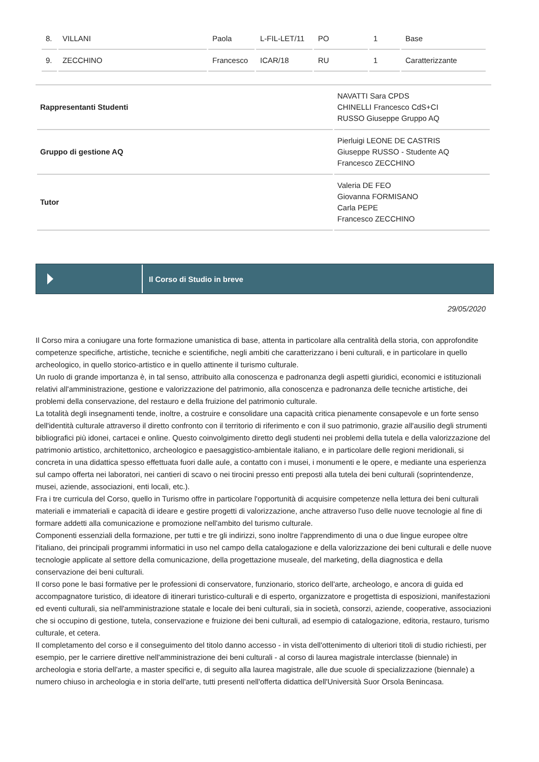| 8. | VILLANI | Paola | L-FIL-LET/11 | PO | 1 | Base |
| 9. | ZECCHINO | Francesco | ICAR/18 | RU | 1 | Caratterizzante |
| Rappresentanti Studenti | NAVATTI Sara CPDS CHINELLI Francesco CdS+CI RUSSO Giuseppe Gruppo AQ |
| Gruppo di gestione AQ | Pierluigi LEONE DE CASTRIS Giuseppe RUSSO - Studente AQ Francesco ZECCHINO |
| Tutor | Valeria DE FEO Giovanna FORMISANO Carla PEPE Francesco ZECCHINO |
Il Corso di Studio in breve
29/05/2020
Il Corso mira a coniugare una forte formazione umanistica di base, attenta in particolare alla centralità della storia, con approfondite competenze specifiche, artistiche, tecniche e scientifiche, negli ambiti che caratterizzano i beni culturali, e in particolare in quello archeologico, in quello storico-artistico e in quello attinente il turismo culturale.
Un ruolo di grande importanza è, in tal senso, attribuito alla conoscenza e padronanza degli aspetti giuridici, economici e istituzionali relativi all'amministrazione, gestione e valorizzazione del patrimonio, alla conoscenza e padronanza delle tecniche artistiche, dei problemi della conservazione, del restauro e della fruizione del patrimonio culturale.
La totalità degli insegnamenti tende, inoltre, a costruire e consolidare una capacità critica pienamente consapevole e un forte senso dell'identità culturale attraverso il diretto confronto con il territorio di riferimento e con il suo patrimonio, grazie all'ausilio degli strumenti bibliografici più idonei, cartacei e online. Questo coinvolgimento diretto degli studenti nei problemi della tutela e della valorizzazione del patrimonio artistico, architettonico, archeologico e paesaggistico-ambientale italiano, e in particolare delle regioni meridionali, si concreta in una didattica spesso effettuata fuori dalle aule, a contatto con i musei, i monumenti e le opere, e mediante una esperienza sul campo offerta nei laboratori, nei cantieri di scavo o nei tirocini presso enti preposti alla tutela dei beni culturali (soprintendenze, musei, aziende, associazioni, enti locali, etc.).
Fra i tre curricula del Corso, quello in Turismo offre in particolare l'opportunità di acquisire competenze nella lettura dei beni culturali materiali e immateriali e capacità di ideare e gestire progetti di valorizzazione, anche attraverso l'uso delle nuove tecnologie al fine di formare addetti alla comunicazione e promozione nell'ambito del turismo culturale.
Componenti essenziali della formazione, per tutti e tre gli indirizzi, sono inoltre l'apprendimento di una o due lingue europee oltre l'italiano, dei principali programmi informatici in uso nel campo della catalogazione e della valorizzazione dei beni culturali e delle nuove tecnologie applicate al settore della comunicazione, della progettazione museale, del marketing, della diagnostica e della conservazione dei beni culturali.
Il corso pone le basi formative per le professioni di conservatore, funzionario, storico dell'arte, archeologo, e ancora di guida ed accompagnatore turistico, di ideatore di itinerari turistico-culturali e di esperto, organizzatore e progettista di esposizioni, manifestazioni ed eventi culturali, sia nell'amministrazione statale e locale dei beni culturali, sia in società, consorzi, aziende, cooperative, associazioni che si occupino di gestione, tutela, conservazione e fruizione dei beni culturali, ad esempio di catalogazione, editoria, restauro, turismo culturale, et cetera.
Il completamento del corso e il conseguimento del titolo danno accesso - in vista dell'ottenimento di ulteriori titoli di studio richiesti, per esempio, per le carriere direttive nell'amministrazione dei beni culturali - al corso di laurea magistrale interclasse (biennale) in archeologia e storia dell'arte, a master specifici e, di seguito alla laurea magistrale, alle due scuole di specializzazione (biennale) a numero chiuso in archeologia e in storia dell'arte, tutti presenti nell'offerta didattica dell'Università Suor Orsola Benincasa.